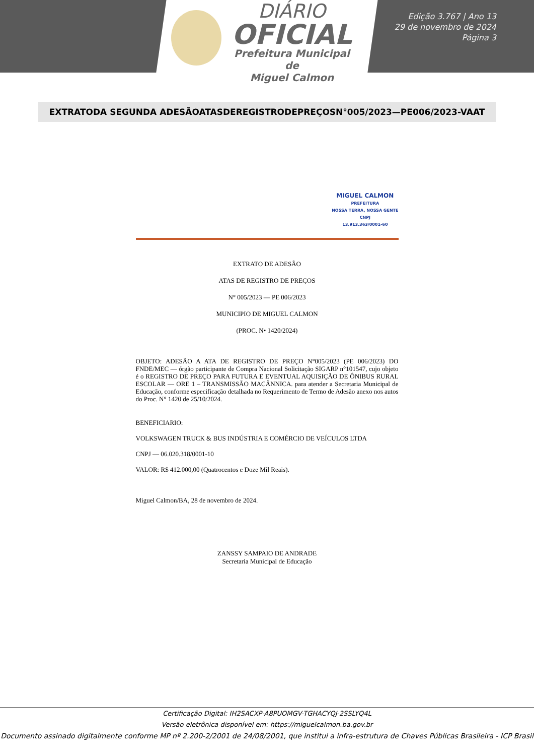DIÁRIO
OFICIAL
Prefeitura Municipal de
Miguel Calmon
Edição 3.767 | Ano 13
29 de novembro de 2024
Página 3
EXTRATODA SEGUNDA ADESÃOATASDEREGISTRODEPREÇOSN°005/2023—PE006/2023-VAAT
MIGUEL CALMON
PREFEITURA
NOSSA TERRA, NOSSA GENTE
CNPJ
13.913.363/0001-60
EXTRATO DE ADESÃO
ATAS DE REGISTRO DE PREÇOS
N° 005/2023 — PE 006/2023
MUNICIPIO DE MIGUEL CALMON
(PROC. N• 1420/2024)
OBJETO: ADESÃO A ATA DE REGISTRO DE PREÇO N°005/2023 (PE 006/2023) DO FNDE/MEC — órgão participante de Compra Nacional Solicitação SIGARP n°101547, cujo objeto é o REGISTRO DE PREÇO PARA FUTURA E EVENTUAL AQUISIÇÃO DE ÔNIBUS RURAL ESCOLAR — ORE 1 – TRANSMISSÃO MACÂNNICA. para atender a Secretaria Municipal de Educação, conforme especificação detalhada no Requerimento de Termo de Adesão anexo nos autos do Proc. N° 1420 de 25/10/2024.
BENEFICIARIO:
VOLKSWAGEN TRUCK & BUS INDÚSTRIA E COMÉRCIO DE VEÍCULOS LTDA
CNPJ — 06.020.318/0001-10
VALOR: R$ 412.000,00 (Quatrocentos e Doze Mil Reais).
Miguel Calmon/BA, 28 de novembro de 2024.
ZANSSY SAMPAIO DE ANDRADE
Secretaria Municipal de Educação
Certificação Digital: IH2SACXP-A8PUOMGV-TGHACYQJ-2SSLYQ4L
Versão eletrônica disponível em: https://miguelcalmon.ba.gov.br
Documento assinado digitalmente conforme MP nº 2.200-2/2001 de 24/08/2001, que institui a infra-estrutura de Chaves Públicas Brasileira - ICP Brasil